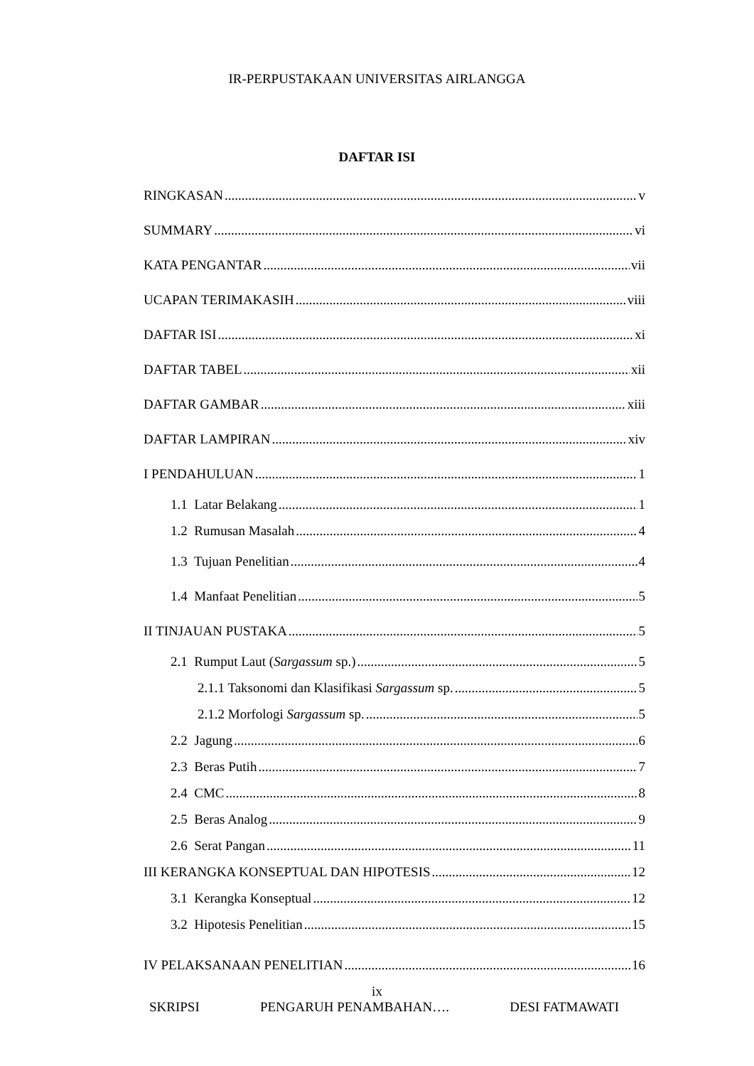IR-PERPUSTAKAAN UNIVERSITAS AIRLANGGA
DAFTAR ISI
RINGKASAN v
SUMMARY vi
KATA PENGANTAR vii
UCAPAN TERIMAKASIH viii
DAFTAR ISI xi
DAFTAR TABEL xii
DAFTAR GAMBAR xiii
DAFTAR LAMPIRAN xiv
I PENDAHULUAN 1
1.1 Latar Belakang 1
1.2 Rumusan Masalah 4
1.3 Tujuan Penelitian 4
1.4 Manfaat Penelitian 5
II TINJAUAN PUSTAKA 5
2.1 Rumput Laut (Sargassum sp.) 5
2.1.1 Taksonomi dan Klasifikasi Sargassum sp. 5
2.1.2 Morfologi Sargassum sp. 5
2.2 Jagung 6
2.3 Beras Putih 7
2.4 CMC 8
2.5 Beras Analog 9
2.6 Serat Pangan 11
III KERANGKA KONSEPTUAL DAN HIPOTESIS 12
3.1 Kerangka Konseptual 12
3.2 Hipotesis Penelitian 15
IV PELAKSANAAN PENELITIAN 16
ix
SKRIPSI PENGARUH PENAMBAHAN…. DESI FATMAWATI